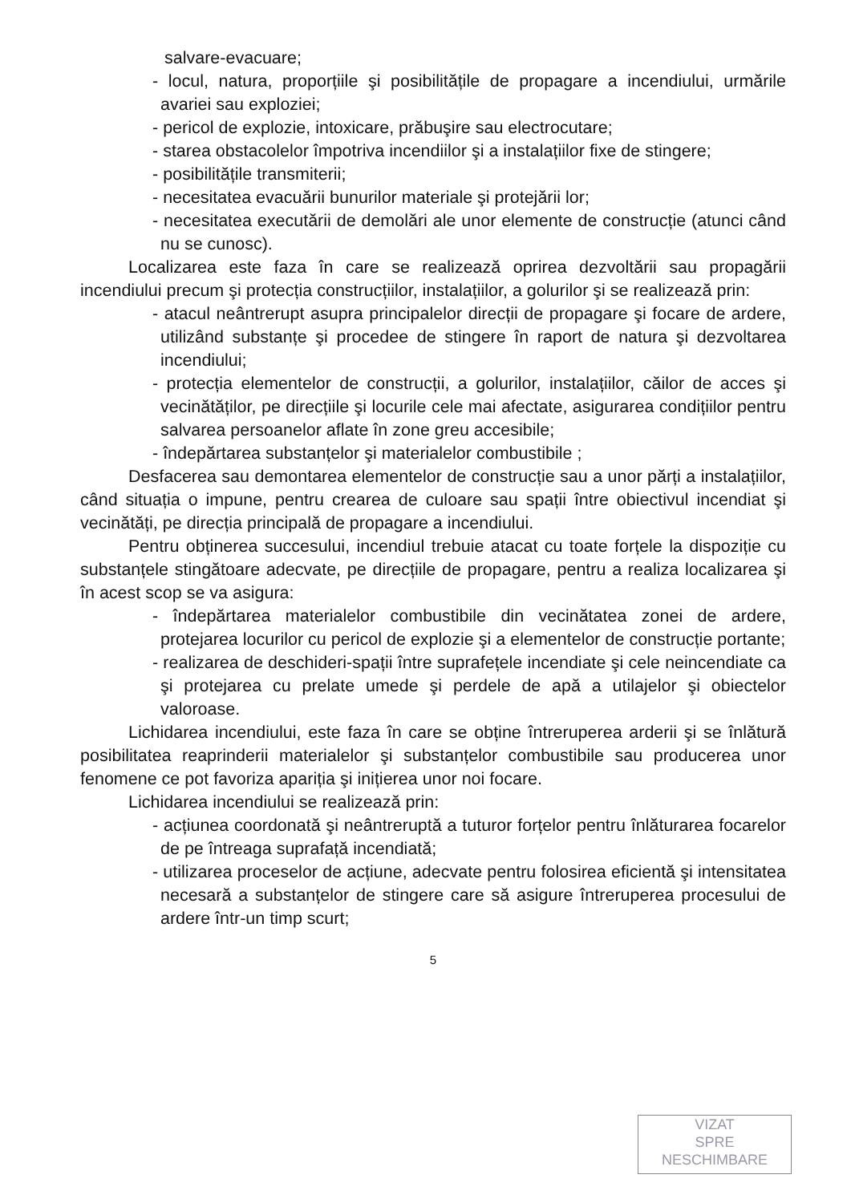salvare-evacuare;
- locul, natura, proporțiile şi posibilitățile de propagare a incendiului, urmările avariei sau exploziei;
- pericol de explozie, intoxicare, prăbuşire sau electrocutare;
- starea obstacolelor împotriva incendiilor şi a instalațiilor fixe de stingere;
- posibilitățile transmiterii;
- necesitatea evacuării bunurilor materiale şi protejării lor;
- necesitatea executării de demolări ale unor elemente de construcție (atunci când nu se cunosc).
Localizarea este faza în care se realizează oprirea dezvoltării sau propagării incendiului precum şi protecția construcțiilor, instalațiilor, a golurilor şi se realizează prin:
- atacul neântrerupt asupra principalelor direcții de propagare şi focare de ardere, utilizând substanțe şi procedee de stingere în raport de natura şi dezvoltarea incendiului;
- protecția elementelor de construcții, a golurilor, instalațiilor, căilor de acces şi vecinătăților, pe direcțiile şi locurile cele mai afectate, asigurarea condițiilor pentru salvarea persoanelor aflate în zone greu accesibile;
- îndepărtarea substanțelor şi materialelor combustibile ;
Desfacerea sau demontarea elementelor de construcție sau a unor părți a instalațiilor, când situația o impune, pentru crearea de culoare sau spații între obiectivul incendiat şi vecinătăți, pe direcția principală de propagare a incendiului.
Pentru obținerea succesului, incendiul trebuie atacat cu toate forțele la dispoziție cu substanțele stingătoare adecvate, pe direcțiile de propagare, pentru a realiza localizarea şi în acest scop se va asigura:
- îndepărtarea materialelor combustibile din vecinătatea zonei de ardere, protejarea locurilor cu pericol de explozie şi a elementelor de construcție portante;
- realizarea de deschideri-spații între suprafețele incendiate şi cele neincendiate ca şi protejarea cu prelate umede şi perdele de apă a utilajelor şi obiectelor valoroase.
Lichidarea incendiului, este faza în care se obține întreruperea arderii şi se înlătură posibilitatea reaprinderii materialelor şi substanțelor combustibile sau producerea unor fenomene ce pot favoriza apariția şi inițierea unor noi focare.
Lichidarea incendiului se realizează prin:
- acțiunea coordonată şi neântreruptă a tuturor forțelor pentru înlăturarea focarelor de pe întreaga suprafață incendiată;
- utilizarea proceselor de acțiune, adecvate pentru folosirea eficientă şi intensitatea necesară a substanțelor de stingere care să asigure întreruperea procesului de ardere într-un timp scurt;
5
VIZAT
SPRE
NESCHIMBARE